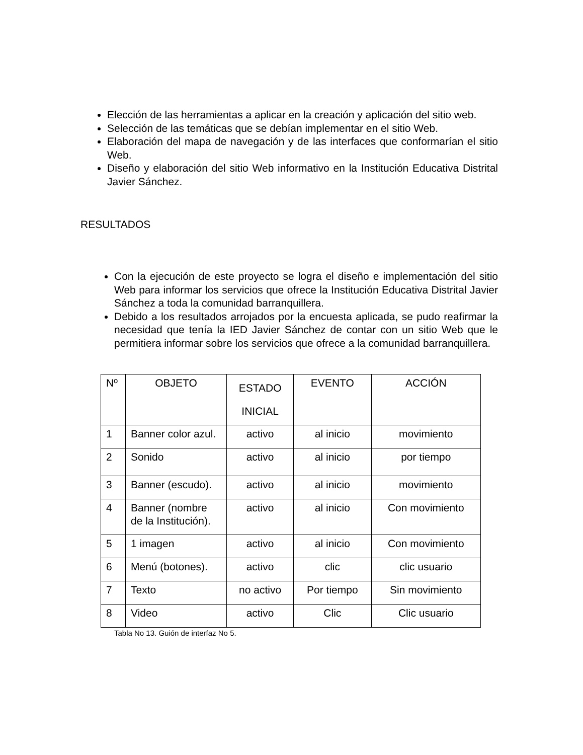Elección de las herramientas a aplicar en la creación y aplicación del sitio web.
Selección de las temáticas que se debían implementar en el sitio Web.
Elaboración del mapa de navegación y de las interfaces que conformarían el sitio Web.
Diseño y elaboración del sitio Web informativo en la Institución Educativa Distrital Javier Sánchez.
RESULTADOS
Con la ejecución de este proyecto se logra el diseño e implementación del sitio Web para informar los servicios que ofrece la Institución Educativa Distrital Javier Sánchez a toda la comunidad barranquillera.
Debido a los resultados arrojados por la encuesta aplicada, se pudo reafirmar la necesidad que tenía la IED Javier Sánchez de contar con un sitio Web que le permitiera informar sobre los servicios que ofrece a la comunidad barranquillera.
| Nº | OBJETO | ESTADO INICIAL | EVENTO | ACCIÓN |
| 1 | Banner color azul. | activo | al inicio | movimiento |
| 2 | Sonido | activo | al inicio | por tiempo |
| 3 | Banner (escudo). | activo | al inicio | movimiento |
| 4 | Banner (nombre de la Institución). | activo | al inicio | Con movimiento |
| 5 | 1 imagen | activo | al inicio | Con movimiento |
| 6 | Menú (botones). | activo | clic | clic usuario |
| 7 | Texto | no activo | Por tiempo | Sin movimiento |
| 8 | Video | activo | Clic | Clic usuario |
Tabla No 13. Guión de interfaz No 5.